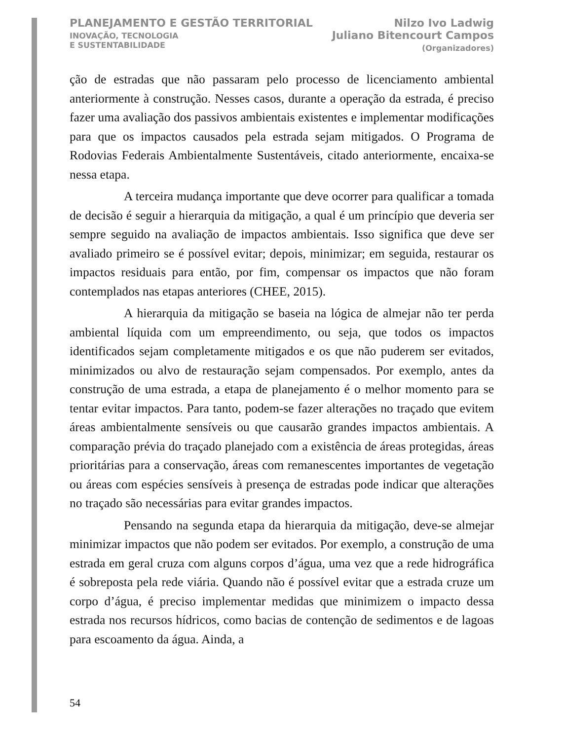PLANEJAMENTO E GESTÃO TERRITORIAL
INOVAÇÃO, TECNOLOGIA
E SUSTENTABILIDADE
Nilzo Ivo Ladwig
Juliano Bitencourt Campos
(Organizadores)
ção de estradas que não passaram pelo processo de licenciamento ambiental anteriormente à construção. Nesses casos, durante a operação da estrada, é preciso fazer uma avaliação dos passivos ambientais existentes e implementar modificações para que os impactos causados pela estrada sejam mitigados. O Programa de Rodovias Federais Ambientalmente Sustentáveis, citado anteriormente, encaixa-se nessa etapa.
A terceira mudança importante que deve ocorrer para qualificar a tomada de decisão é seguir a hierarquia da mitigação, a qual é um princípio que deveria ser sempre seguido na avaliação de impactos ambientais. Isso significa que deve ser avaliado primeiro se é possível evitar; depois, minimizar; em seguida, restaurar os impactos residuais para então, por fim, compensar os impactos que não foram contemplados nas etapas anteriores (CHEE, 2015).
A hierarquia da mitigação se baseia na lógica de almejar não ter perda ambiental líquida com um empreendimento, ou seja, que todos os impactos identificados sejam completamente mitigados e os que não puderem ser evitados, minimizados ou alvo de restauração sejam compensados. Por exemplo, antes da construção de uma estrada, a etapa de planejamento é o melhor momento para se tentar evitar impactos. Para tanto, podem-se fazer alterações no traçado que evitem áreas ambientalmente sensíveis ou que causarão grandes impactos ambientais. A comparação prévia do traçado planejado com a existência de áreas protegidas, áreas prioritárias para a conservação, áreas com remanescentes importantes de vegetação ou áreas com espécies sensíveis à presença de estradas pode indicar que alterações no traçado são necessárias para evitar grandes impactos.
Pensando na segunda etapa da hierarquia da mitigação, deve-se almejar minimizar impactos que não podem ser evitados. Por exemplo, a construção de uma estrada em geral cruza com alguns corpos d’água, uma vez que a rede hidrográfica é sobreposta pela rede viária. Quando não é possível evitar que a estrada cruze um corpo d’água, é preciso implementar medidas que minimizem o impacto dessa estrada nos recursos hídricos, como bacias de contenção de sedimentos e de lagoas para escoamento da água. Ainda, a
54